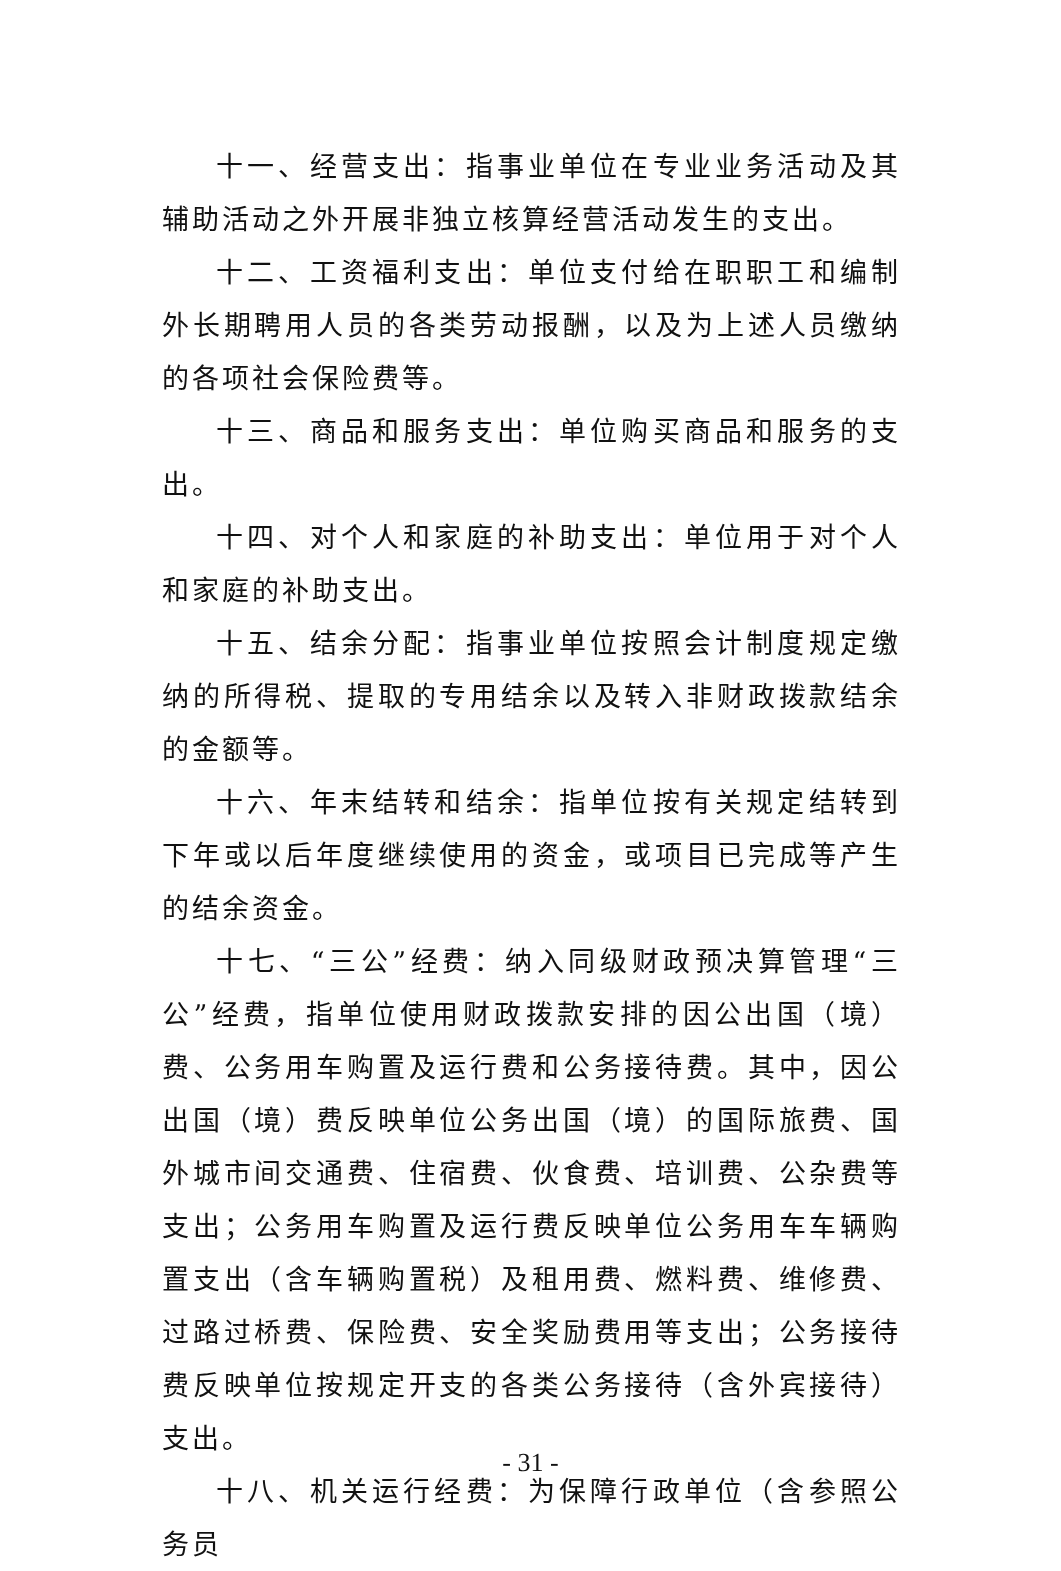十一、经营支出：指事业单位在专业业务活动及其辅助活动之外开展非独立核算经营活动发生的支出。
十二、工资福利支出：单位支付给在职职工和编制外长期聘用人员的各类劳动报酬，以及为上述人员缴纳的各项社会保险费等。
十三、商品和服务支出：单位购买商品和服务的支出。
十四、对个人和家庭的补助支出：单位用于对个人和家庭的补助支出。
十五、结余分配：指事业单位按照会计制度规定缴纳的所得税、提取的专用结余以及转入非财政拨款结余的金额等。
十六、年末结转和结余：指单位按有关规定结转到下年或以后年度继续使用的资金，或项目已完成等产生的结余资金。
十七、“三公”经费：纳入同级财政预决算管理“三公”经费，指单位使用财政拨款安排的因公出国（境）费、公务用车购置及运行费和公务接待费。其中，因公出国（境）费反映单位公务出国（境）的国际旅费、国外城市间交通费、住宿费、伙食费、培训费、公杂费等支出；公务用车购置及运行费反映单位公务用车车辆购置支出（含车辆购置税）及租用费、燃料费、维修费、过路过桥费、保险费、安全奖励费用等支出；公务接待费反映单位按规定开支的各类公务接待（含外宾接待）支出。
十八、机关运行经费：为保障行政单位（含参照公务员
- 31 -